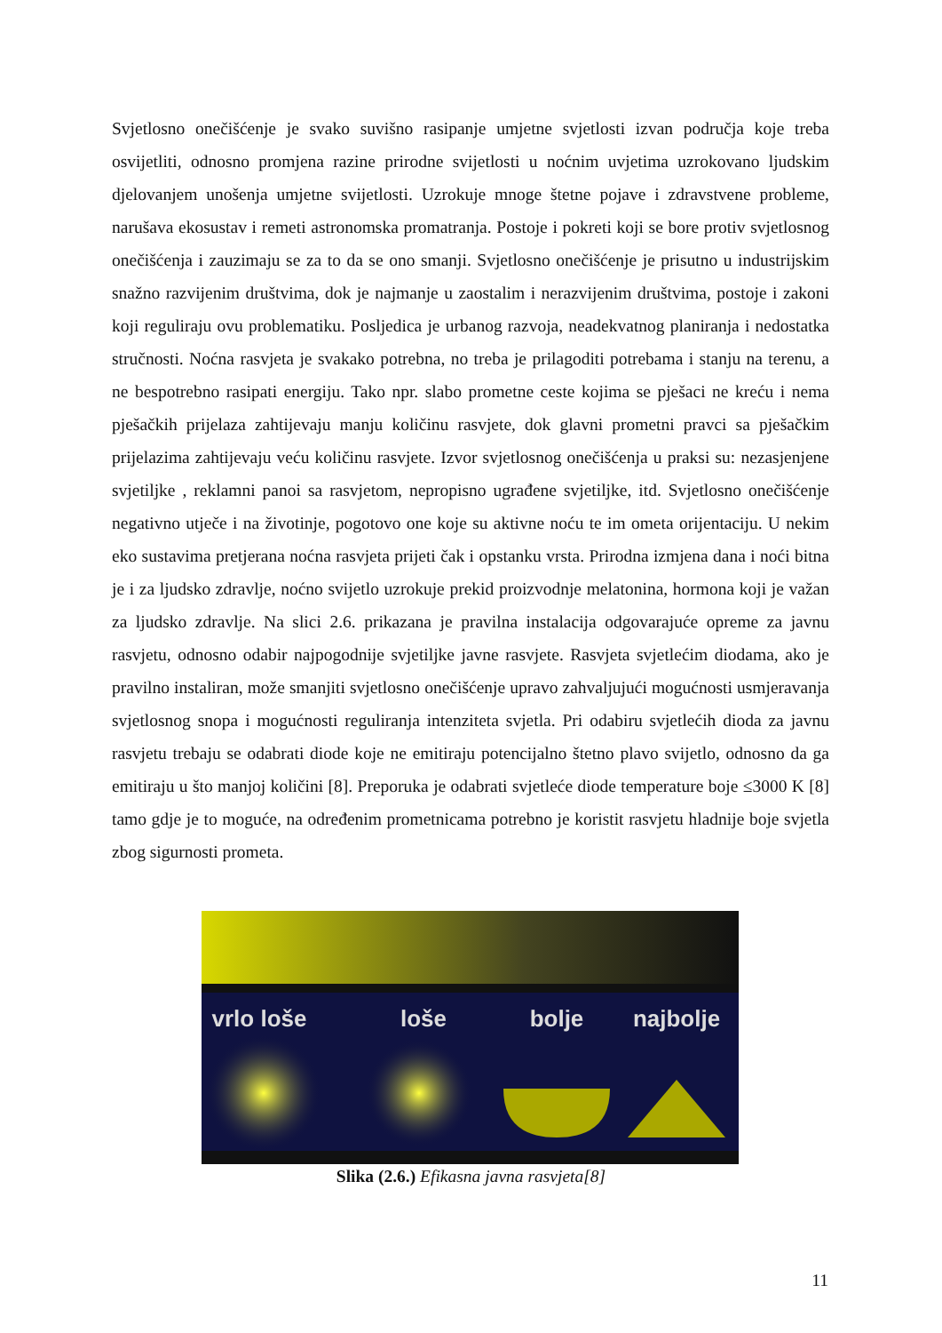Svjetlosno onečišćenje je svako suvišno rasipanje umjetne svjetlosti izvan područja koje treba osvijetliti, odnosno promjena razine prirodne svijetlosti u noćnim uvjetima uzrokovano ljudskim djelovanjem unošenja umjetne svijetlosti. Uzrokuje mnoge štetne pojave i zdravstvene probleme, narušava ekosustav i remeti astronomska promatranja. Postoje i pokreti koji se bore protiv svjetlosnog onečišćenja i zauzimaju se za to da se ono smanji. Svjetlosno onečišćenje je prisutno u industrijskim snažno razvijenim društvima, dok je najmanje u zaostalim i nerazvijenim društvima, postoje i zakoni koji reguliraju ovu problematiku. Posljedica je urbanog razvoja, neadekvatnog planiranja i nedostatka stručnosti. Noćna rasvjeta je svakako potrebna, no treba je prilagoditi potrebama i stanju na terenu, a ne bespotrebno rasipati energiju. Tako npr. slabo prometne ceste kojima se pješaci ne kreću i nema pješačkih prijelaza zahtijevaju manju količinu rasvjete, dok glavni prometni pravci sa pješačkim prijelazima zahtijevaju veću količinu rasvjete. Izvor svjetlosnog onečišćenja u praksi su: nezasjenjene svjetiljke , reklamni panoi sa rasvjetom, nepropisno ugrađene svjetiljke, itd. Svjetlosno onečišćenje negativno utječe i na životinje, pogotovo one koje su aktivne noću te im ometa orijentaciju. U nekim eko sustavima pretjerana noćna rasvjeta prijeti čak i opstanku vrsta. Prirodna izmjena dana i noći bitna je i za ljudsko zdravlje, noćno svijetlo uzrokuje prekid proizvodnje melatonina, hormona koji je važan za ljudsko zdravlje. Na slici 2.6. prikazana je pravilna instalacija odgovarajuće opreme za javnu rasvjetu, odnosno odabir najpogodnije svjetiljke javne rasvjete. Rasvjeta svjetlećim diodama, ako je pravilno instaliran, može smanjiti svjetlosno onečišćenje upravo zahvaljujući mogućnosti usmjeravanja svjetlosnog snopa i mogućnosti reguliranja intenziteta svjetla. Pri odabiru svjetlećih dioda za javnu rasvjetu trebaju se odabrati diode koje ne emitiraju potencijalno štetno plavo svijetlo, odnosno da ga emitiraju u što manjoj količini [8]. Preporuka je odabrati svjetleće diode temperature boje ≤3000 K [8] tamo gdje je to moguće, na određenim prometnicama potrebno je koristit rasvjetu hladnije boje svjetla zbog sigurnosti prometa.
vrlo loše
loše
bolje
najbolje
Slika (2.6.) Efikasna javna rasvjeta[8]
11